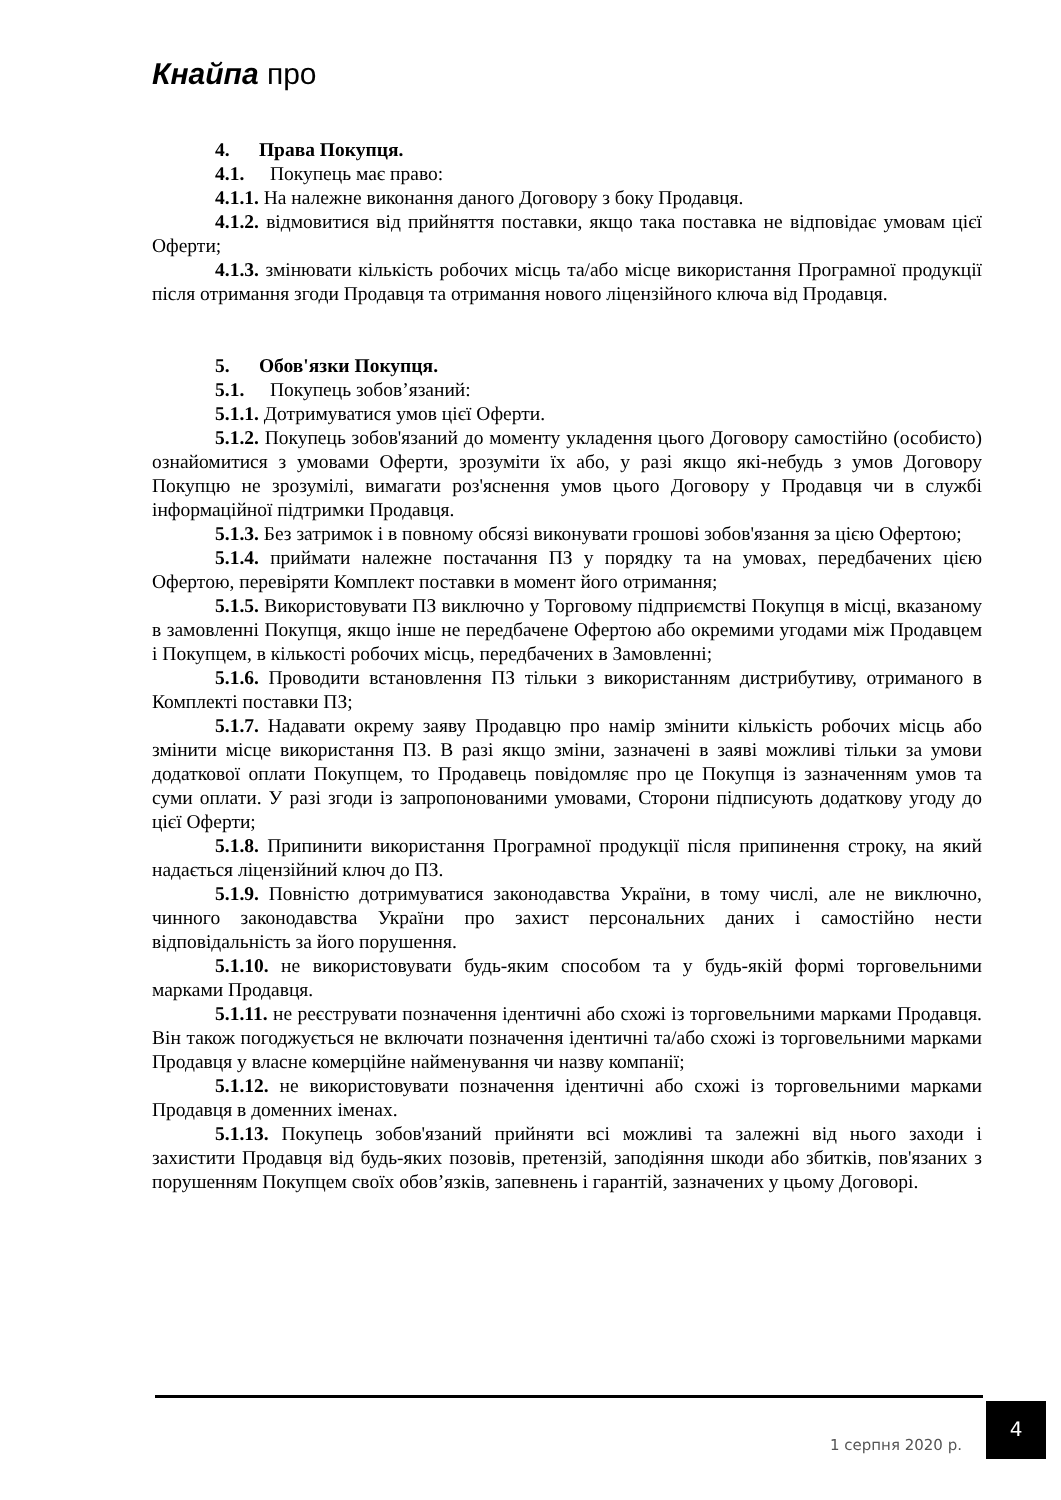Кнайпа про
4. Права Покупця.
4.1. Покупець має право:
4.1.1. На належне виконання даного Договору з боку Продавця.
4.1.2. відмовитися від прийняття поставки, якщо така поставка не відповідає умовам цієї Оферти;
4.1.3. змінювати кількість робочих місць та/або місце використання Програмної продукції після отримання згоди Продавця та отримання нового ліцензійного ключа від Продавця.
5. Обов'язки Покупця.
5.1. Покупець зобов’язаний:
5.1.1. Дотримуватися умов цієї Оферти.
5.1.2. Покупець зобов'язаний до моменту укладення цього Договору самостійно (особисто) ознайомитися з умовами Оферти, зрозуміти їх або, у разі якщо які-небудь з умов Договору Покупцю не зрозумілі, вимагати роз'яснення умов цього Договору у Продавця чи в службі інформаційної підтримки Продавця.
5.1.3. Без затримок і в повному обсязі виконувати грошові зобов'язання за цією Офертою;
5.1.4. приймати належне постачання ПЗ у порядку та на умовах, передбачених цією Офертою, перевіряти Комплект поставки в момент його отримання;
5.1.5. Використовувати ПЗ виключно у Торговому підприємстві Покупця в місці, вказаному в замовленні Покупця, якщо інше не передбачене Офертою або окремими угодами між Продавцем і Покупцем, в кількості робочих місць, передбачених в Замовленні;
5.1.6. Проводити встановлення ПЗ тільки з використанням дистрибутиву, отриманого в Комплекті поставки ПЗ;
5.1.7. Надавати окрему заяву Продавцю про намір змінити кількість робочих місць або змінити місце використання ПЗ. В разі якщо зміни, зазначені в заяві можливі тільки за умови додаткової оплати Покупцем, то Продавець повідомляє про це Покупця із зазначенням умов та суми оплати. У разі згоди із запропонованими умовами, Сторони підписують додаткову угоду до цієї Оферти;
5.1.8. Припинити використання Програмної продукції після припинення строку, на який надається ліцензійний ключ до ПЗ.
5.1.9. Повністю дотримуватися законодавства України, в тому числі, але не виключно, чинного законодавства України про захист персональних даних і самостійно нести відповідальність за його порушення.
5.1.10. не використовувати будь-яким способом та у будь-якій формі торговельними марками Продавця.
5.1.11. не реєструвати позначення ідентичні або схожі із торговельними марками Продавця. Він також погоджується не включати позначення ідентичні та/або схожі із торговельними марками Продавця у власне комерційне найменування чи назву компанії;
5.1.12. не використовувати позначення ідентичні або схожі із торговельними марками Продавця в доменних іменах.
5.1.13. Покупець зобов'язаний прийняти всі можливі та залежні від нього заходи і захистити Продавця від будь-яких позовів, претензій, заподіяння шкоди або збитків, пов'язаних з порушенням Покупцем своїх обов’язків, запевнень і гарантій, зазначених у цьому Договорі.
1 серпня 2020 р.
4